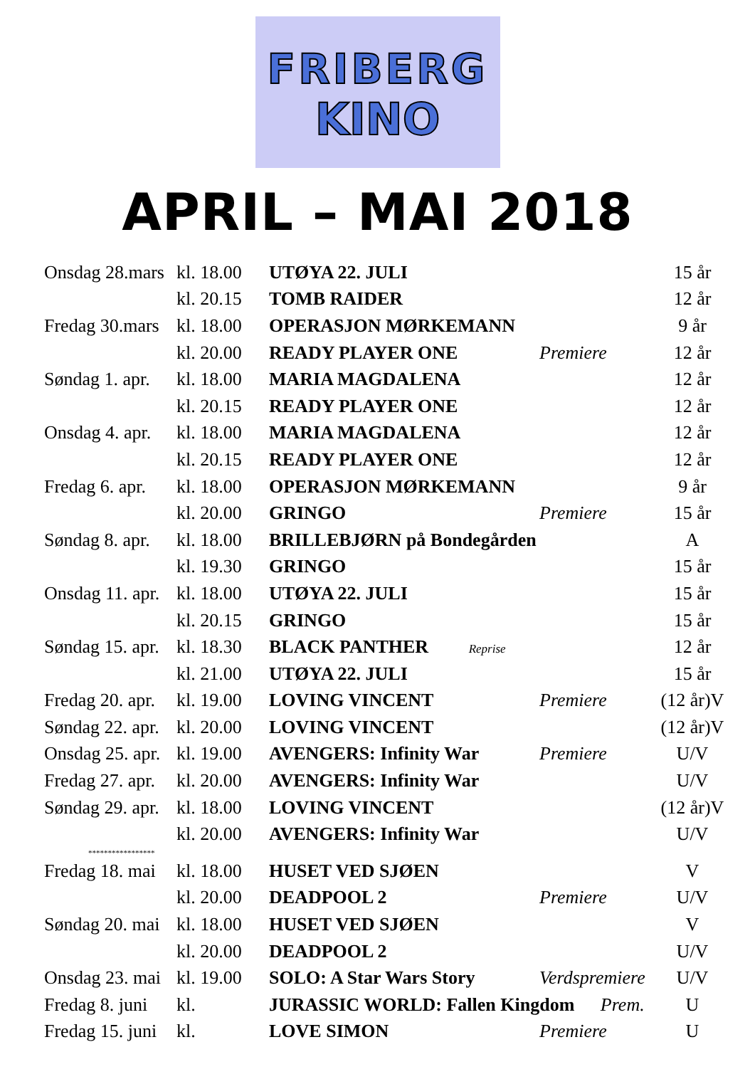FRIBERG
KINO
APRIL – MAI 2018
| Onsdag 28.mars | kl. 18.00 | UTØYA 22. JULI | | 15 år |
| | kl. 20.15 | TOMB RAIDER | | 12 år |
| Fredag 30.mars | kl. 18.00 | OPERASJON MØRKEMANN | | 9 år |
| | kl. 20.00 | READY PLAYER ONE | Premiere | 12 år |
| Søndag 1. apr. | kl. 18.00 | MARIA MAGDALENA | | 12 år |
| | kl. 20.15 | READY PLAYER ONE | | 12 år |
| Onsdag 4. apr. | kl. 18.00 | MARIA MAGDALENA | | 12 år |
| | kl. 20.15 | READY PLAYER ONE | | 12 år |
| Fredag 6. apr. | kl. 18.00 | OPERASJON MØRKEMANN | | 9 år |
| | kl. 20.00 | GRINGO | Premiere | 15 år |
| Søndag 8. apr. | kl. 18.00 | BRILLEBJØRN på Bondegården | | A |
| | kl. 19.30 | GRINGO | | 15 år |
| Onsdag 11. apr. | kl. 18.00 | UTØYA 22. JULI | | 15 år |
| | kl. 20.15 | GRINGO | | 15 år |
| Søndag 15. apr. | kl. 18.30 | BLACK PANTHER Reprise | | 12 år |
| | kl. 21.00 | UTØYA 22. JULI | | 15 år |
| Fredag 20. apr. | kl. 19.00 | LOVING VINCENT | Premiere | (12 år)V |
| Søndag 22. apr. | kl. 20.00 | LOVING VINCENT | | (12 år)V |
| Onsdag 25. apr. | kl. 19.00 | AVENGERS: Infinity War | Premiere | U/V |
| Fredag 27. apr. | kl. 20.00 | AVENGERS: Infinity War | | U/V |
| Søndag 29. apr. | kl. 18.00 | LOVING VINCENT | | (12 år)V |
| | kl. 20.00 | AVENGERS: Infinity War | | U/V |
| ***************** | | | | |
| Fredag 18. mai | kl. 18.00 | HUSET VED SJØEN | | V |
| | kl. 20.00 | DEADPOOL 2 | Premiere | U/V |
| Søndag 20. mai | kl. 18.00 | HUSET VED SJØEN | | V |
| | kl. 20.00 | DEADPOOL 2 | | U/V |
| Onsdag 23. mai | kl. 19.00 | SOLO: A Star Wars Story | Verdspremiere | U/V |
| Fredag 8. juni | kl. | JURASSIC WORLD: Fallen Kingdom Prem. | | U |
| Fredag 15. juni | kl. | LOVE SIMON | Premiere | U |